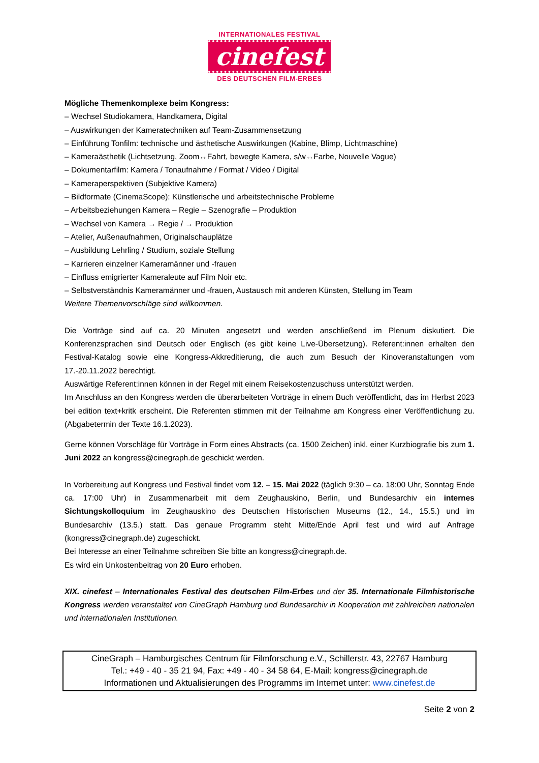INTERNATIONALES FESTIVAL
cinefest
DES DEUTSCHEN FILM-ERBES
Mögliche Themenkomplexe beim Kongress:
– Wechsel Studiokamera, Handkamera, Digital
– Auswirkungen der Kameratechniken auf Team-Zusammensetzung
– Einführung Tonfilm: technische und ästhetische Auswirkungen (Kabine, Blimp, Lichtmaschine)
– Kameraästhetik (Lichtsetzung, Zoom↔Fahrt, bewegte Kamera, s/w↔Farbe, Nouvelle Vague)
– Dokumentarfilm: Kamera / Tonaufnahme / Format / Video / Digital
– Kameraperspektiven (Subjektive Kamera)
– Bildformate (CinemaScope): Künstlerische und arbeitstechnische Probleme
– Arbeitsbeziehungen Kamera – Regie – Szenografie – Produktion
– Wechsel von Kamera → Regie / → Produktion
– Atelier, Außenaufnahmen, Originalschauplätze
– Ausbildung Lehrling / Studium, soziale Stellung
– Karrieren einzelner Kameramänner und -frauen
– Einfluss emigrierter Kameraleute auf Film Noir etc.
– Selbstverständnis Kameramänner und -frauen, Austausch mit anderen Künsten, Stellung im Team
Weitere Themenvorschläge sind willkommen.
Die Vorträge sind auf ca. 20 Minuten angesetzt und werden anschließend im Plenum diskutiert. Die Konferenzsprachen sind Deutsch oder Englisch (es gibt keine Live-Übersetzung). Referent:innen erhalten den Festival-Katalog sowie eine Kongress-Akkreditierung, die auch zum Besuch der Kinoveranstaltungen vom 17.-20.11.2022 berechtigt.
Auswärtige Referent:innen können in der Regel mit einem Reisekostenzuschuss unterstützt werden.
Im Anschluss an den Kongress werden die überarbeiteten Vorträge in einem Buch veröffentlicht, das im Herbst 2023 bei edition text+kritk erscheint. Die Referenten stimmen mit der Teilnahme am Kongress einer Veröffentlichung zu. (Abgabetermin der Texte 16.1.2023).
Gerne können Vorschläge für Vorträge in Form eines Abstracts (ca. 1500 Zeichen) inkl. einer Kurzbiografie bis zum 1. Juni 2022 an kongress@cinegraph.de geschickt werden.
In Vorbereitung auf Kongress und Festival findet vom 12. – 15. Mai 2022 (täglich 9:30 – ca. 18:00 Uhr, Sonntag Ende ca. 17:00 Uhr) in Zusammenarbeit mit dem Zeughauskino, Berlin, und Bundesarchiv ein internes Sichtungskolloquium im Zeughauskino des Deutschen Historischen Museums (12., 14., 15.5.) und im Bundesarchiv (13.5.) statt. Das genaue Programm steht Mitte/Ende April fest und wird auf Anfrage (kongress@cinegraph.de) zugeschickt.
Bei Interesse an einer Teilnahme schreiben Sie bitte an kongress@cinegraph.de.
Es wird ein Unkostenbeitrag von 20 Euro erhoben.
XIX. cinefest – Internationales Festival des deutschen Film-Erbes und der 35. Internationale Filmhistorische Kongress werden veranstaltet von CineGraph Hamburg und Bundesarchiv in Kooperation mit zahlreichen nationalen und internationalen Institutionen.
CineGraph – Hamburgisches Centrum für Filmforschung e.V., Schillerstr. 43, 22767 Hamburg
Tel.: +49 - 40 - 35 21 94, Fax: +49 - 40 - 34 58 64, E-Mail: kongress@cinegraph.de
Informationen und Aktualisierungen des Programms im Internet unter: www.cinefest.de
Seite 2 von 2